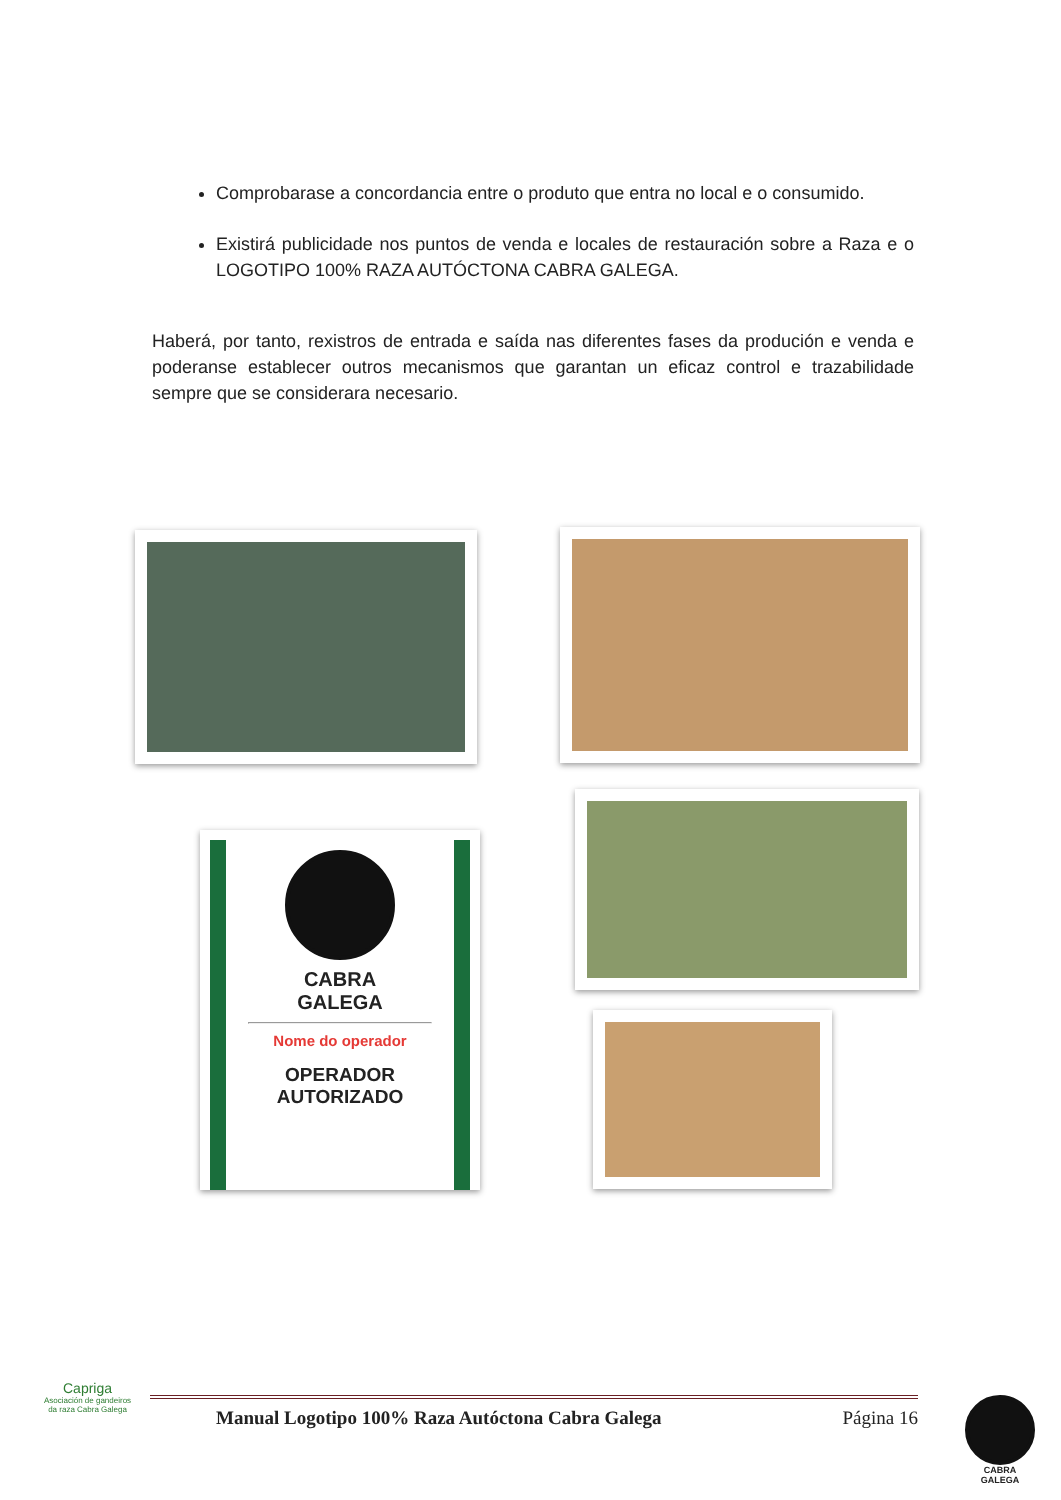Comprobarase a concordancia entre o produto que entra no local e o consumido.
Existirá publicidade nos puntos de venda e locales de restauración sobre a Raza e o LOGOTIPO 100% RAZA AUTÓCTONA CABRA GALEGA.
Haberá, por tanto, rexistros de entrada e saída nas diferentes fases da produción e venda e poderanse establecer outros mecanismos que garantan un eficaz control e trazabilidade sempre que se considerara necesario.
CABRA
GALEGA
Nome do operador
OPERADOR
AUTORIZADO
Capriga
Asociación de gandeiros da raza Cabra Galega
Manual Logotipo 100% Raza Autóctona Cabra Galega Página 16
CABRA
GALEGA